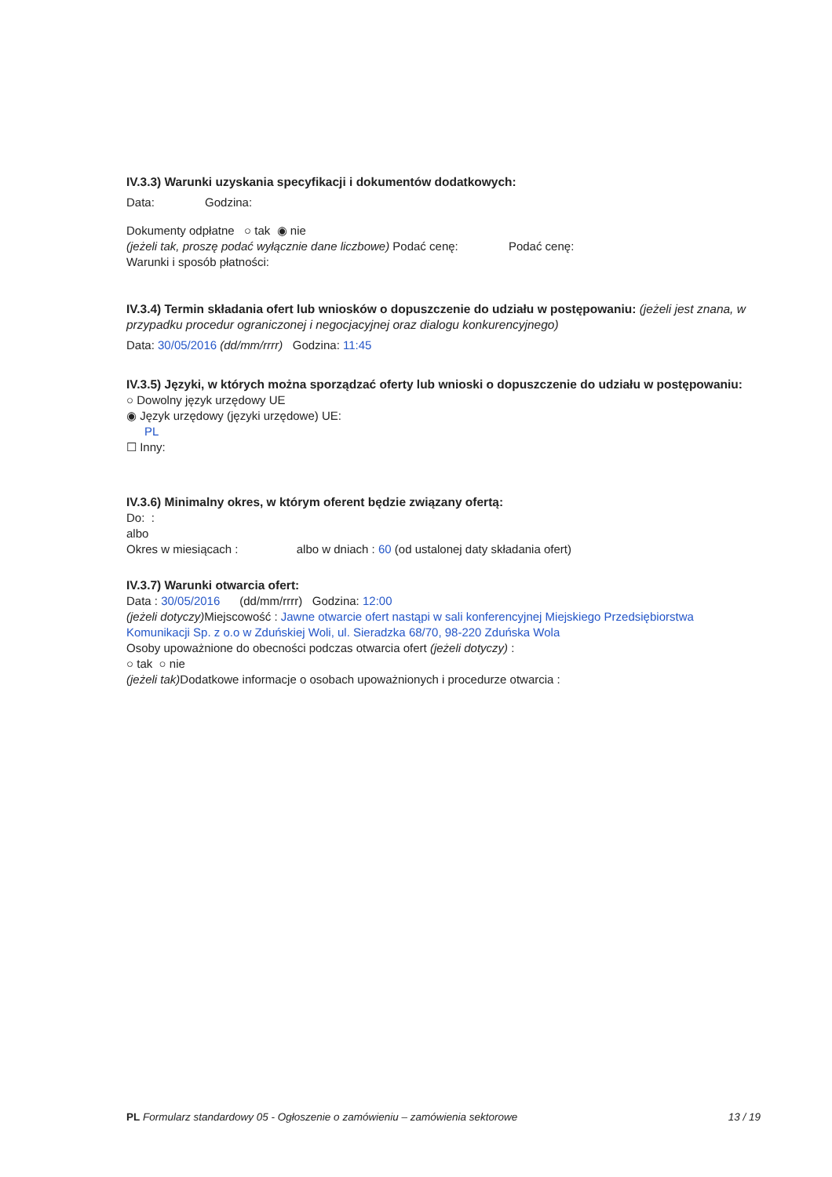IV.3.3) Warunki uzyskania specyfikacji i dokumentów dodatkowych:
Data: Godzina:
Dokumenty odpłatne ○ tak ◉ nie
(jeżeli tak, proszę podać wyłącznie dane liczbowe) Podać cenę: Podać cenę:
Warunki i sposób płatności:
IV.3.4) Termin składania ofert lub wniosków o dopuszczenie do udziału w postępowaniu: (jeżeli jest znana, w przypadku procedur ograniczonej i negocjacyjnej oraz dialogu konkurencyjnego)
Data: 30/05/2016 (dd/mm/rrrr) Godzina: 11:45
IV.3.5) Języki, w których można sporządzać oferty lub wnioski o dopuszczenie do udziału w postępowaniu:
○ Dowolny język urzędowy UE
◉ Język urzędowy (języki urzędowe) UE:
PL
☐ Inny:
IV.3.6) Minimalny okres, w którym oferent będzie związany ofertą:
Do: :
albo
Okres w miesiącach : albo w dniach : 60 (od ustalonej daty składania ofert)
IV.3.7) Warunki otwarcia ofert:
Data : 30/05/2016 (dd/mm/rrrr) Godzina: 12:00
(jeżeli dotyczy) Miejscowość : Jawne otwarcie ofert nastąpi w sali konferencyjnej Miejskiego Przedsiębiorstwa Komunikacji Sp. z o.o w Zduńskiej Woli, ul. Sieradzka 68/70, 98-220 Zduńska Wola
Osoby upoważnione do obecności podczas otwarcia ofert (jeżeli dotyczy) :
○ tak ○ nie
(jeżeli tak) Dodatkowe informacje o osobach upoważnionych i procedurze otwarcia :
PL Formularz standardowy 05 - Ogłoszenie o zamówieniu – zamówienia sektorowe 13 / 19